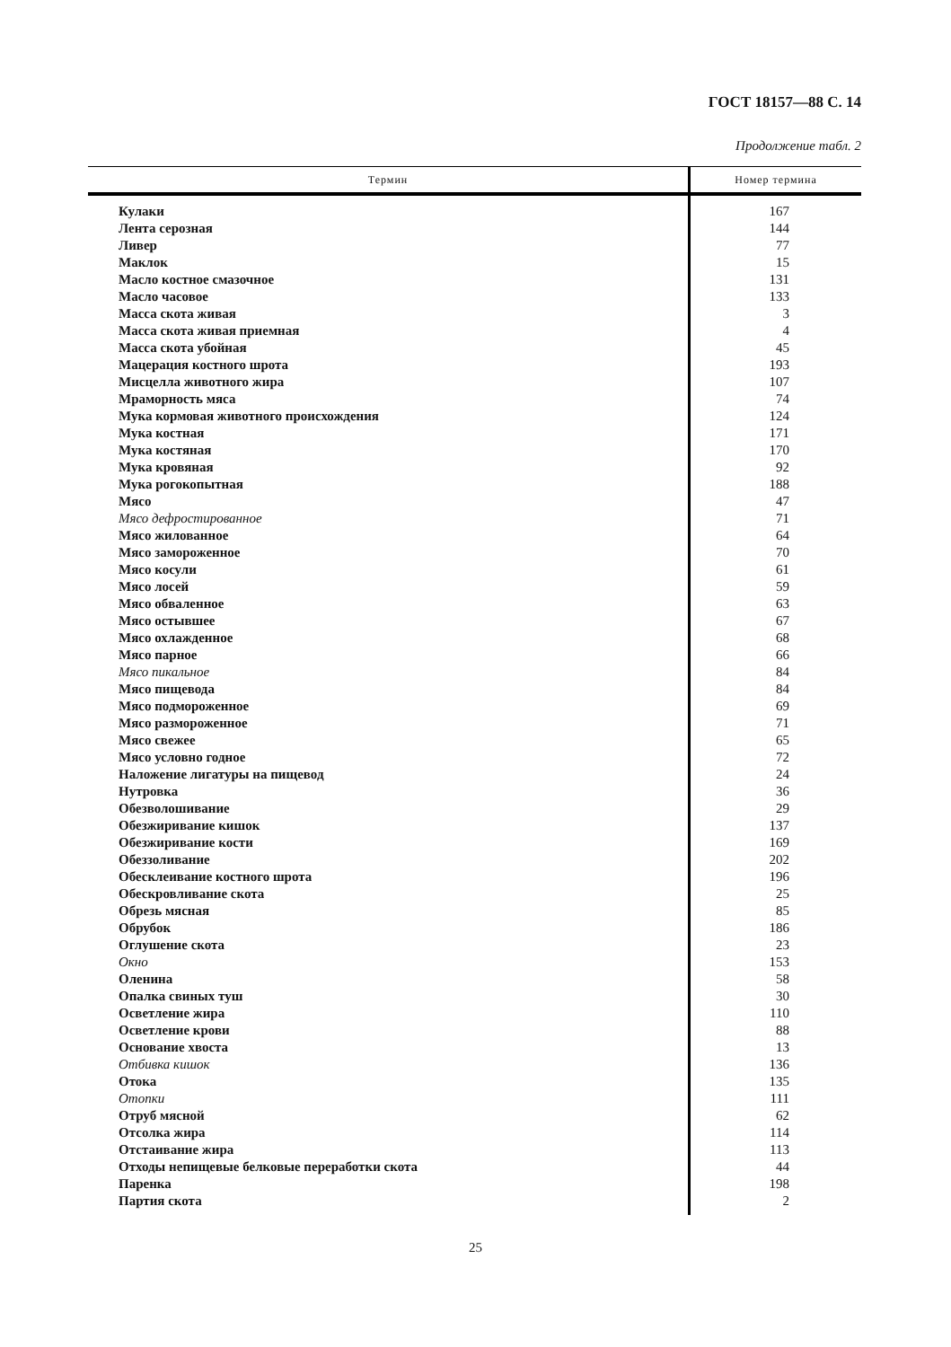ГОСТ 18157—88 С. 14
Продолжение табл. 2
| Термин | Номер термина |
| --- | --- |
| Кулаки | 167 |
| Лента серозная | 144 |
| Ливер | 77 |
| Маклок | 15 |
| Масло костное смазочное | 131 |
| Масло часовое | 133 |
| Масса скота живая | 3 |
| Масса скота живая приемная | 4 |
| Масса скота убойная | 45 |
| Мацерация костного шрота | 193 |
| Мисцелла животного жира | 107 |
| Мраморность мяса | 74 |
| Мука кормовая животного происхождения | 124 |
| Мука костная | 171 |
| Мука костяная | 170 |
| Мука кровяная | 92 |
| Мука рогокопытная | 188 |
| Мясо | 47 |
| Мясо дефростированное | 71 |
| Мясо жилованное | 64 |
| Мясо замороженное | 70 |
| Мясо косули | 61 |
| Мясо лосей | 59 |
| Мясо обваленное | 63 |
| Мясо остывшее | 67 |
| Мясо охлажденное | 68 |
| Мясо парное | 66 |
| Мясо пикальное | 84 |
| Мясо пищевода | 84 |
| Мясо подмороженное | 69 |
| Мясо размороженное | 71 |
| Мясо свежее | 65 |
| Мясо условно годное | 72 |
| Наложение лигатуры на пищевод | 24 |
| Нутровка | 36 |
| Обезволошивание | 29 |
| Обезжиривание кишок | 137 |
| Обезжиривание кости | 169 |
| Обеззоливание | 202 |
| Обесклеивание костного шрота | 196 |
| Обескровливание скота | 25 |
| Обрезь мясная | 85 |
| Обрубок | 186 |
| Оглушение скота | 23 |
| Окно | 153 |
| Оленина | 58 |
| Опалка свиных туш | 30 |
| Осветление жира | 110 |
| Осветление крови | 88 |
| Основание хвоста | 13 |
| Отбивка кишок | 136 |
| Отока | 135 |
| Отопки | 111 |
| Отруб мясной | 62 |
| Отсолка жира | 114 |
| Отстаивание жира | 113 |
| Отходы непищевые белковые переработки скота | 44 |
| Паренка | 198 |
| Партия скота | 2 |
25